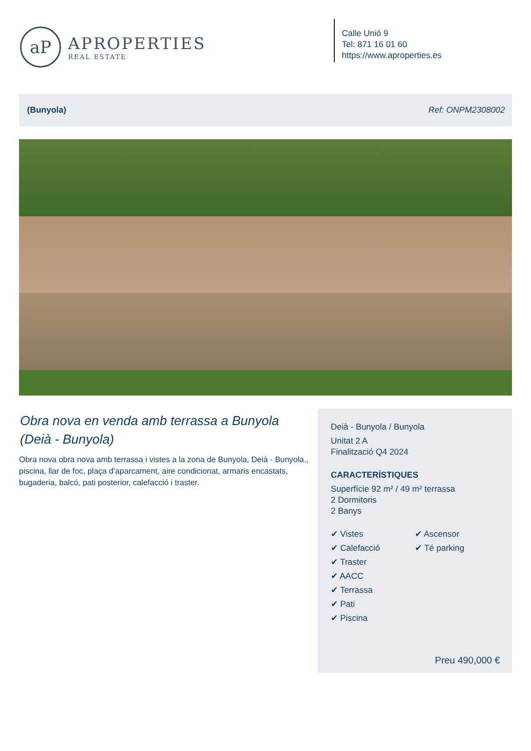aP
APROPERTIES
REAL ESTATE
Calle Unió 9
Tel: 871 16 01 60
https://www.aproperties.es
(Bunyola) Ref: ONPM2308002
Obra nova en venda amb terrassa a Bunyola (Deià - Bunyola)
Obra nova obra nova amb terrassa i vistes a la zona de Bunyola, Deià - Bunyola., piscina, llar de foc, plaça d’aparcament, aire condicionat, armaris encastats, bugaderia, balcó, pati posterior, calefacció i traster.
Deià - Bunyola / Bunyola
Unitat 2 A
Finalització Q4 2024
CARACTERÍSTIQUES
Superfície 92 m² / 49 m² terrassa
2 Dormitoris
2 Banys
✔ Vistes
✔ Calefacció
✔ Traster
✔ AACC
✔ Terrassa
✔ Pati
✔ Piscina
✔ Ascensor
✔ Té parking
Preu 490,000 €